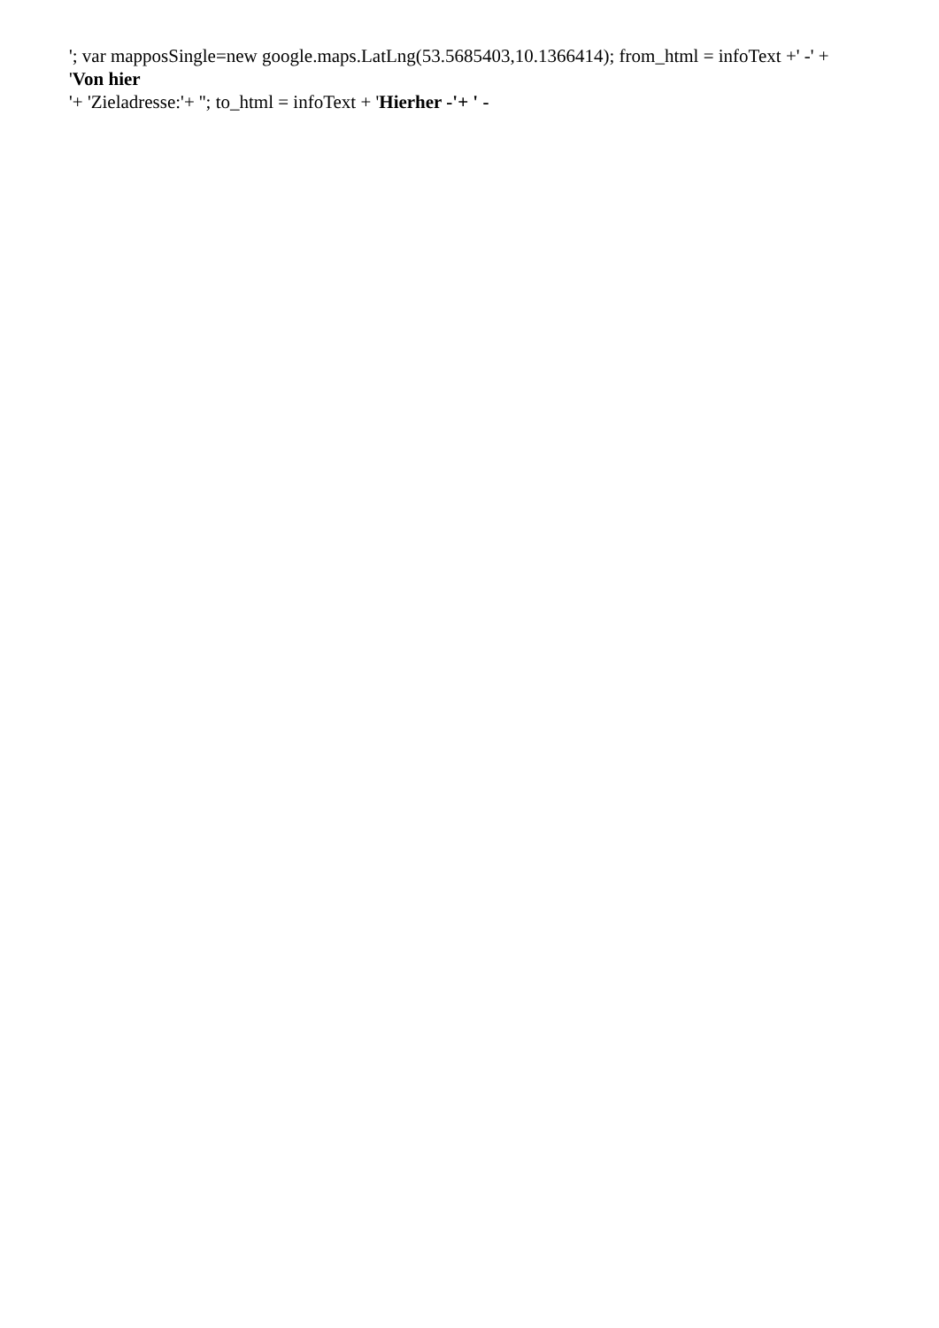'; var mapposSingle=new google.maps.LatLng(53.5685403,10.1366414); from_html = infoText +' -' +
'Von hier
'+ 'Zieladresse:'+ ''; to_html = infoText + 'Hierher -'+ ' -